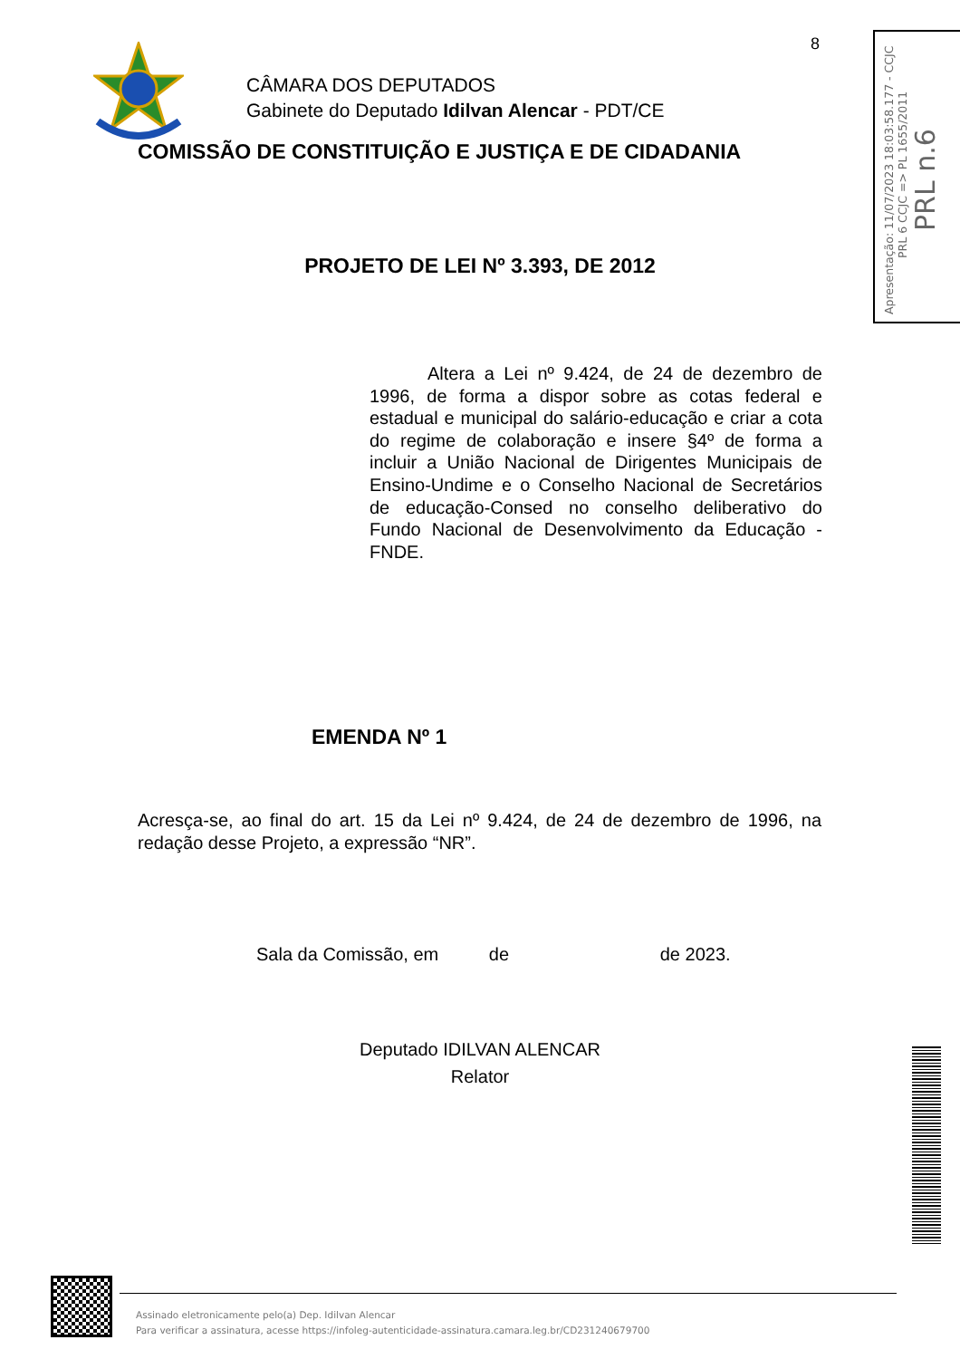8
CÂMARA DOS DEPUTADOS
Gabinete do Deputado Idilvan Alencar - PDT/CE
COMISSÃO DE CONSTITUIÇÃO E JUSTIÇA E DE CIDADANIA
PROJETO DE LEI Nº 3.393, DE 2012
Altera a Lei nº 9.424, de 24 de dezembro de 1996, de forma a dispor sobre as cotas federal e estadual e municipal do salário-educação e criar a cota do regime de colaboração e insere §4º de forma a incluir a União Nacional de Dirigentes Municipais de Ensino-Undime e o Conselho Nacional de Secretários de educação-Consed no conselho deliberativo do Fundo Nacional de Desenvolvimento da Educação - FNDE.
EMENDA Nº 1
Acresça-se, ao final do art. 15 da Lei nº 9.424, de 24 de dezembro de 1996, na redação desse Projeto, a expressão “NR”.
Sala da Comissão, em de de 2023.
Deputado IDILVAN ALENCAR
Relator
Apresentação: 11/07/2023 18:03:58.177 - CCJC
PRL 6 CCJC => PL 1655/2011
PRL n.6
Assinado eletronicamente pelo(a) Dep. Idilvan Alencar
Para verificar a assinatura, acesse https://infoleg-autenticidade-assinatura.camara.leg.br/CD231240679700